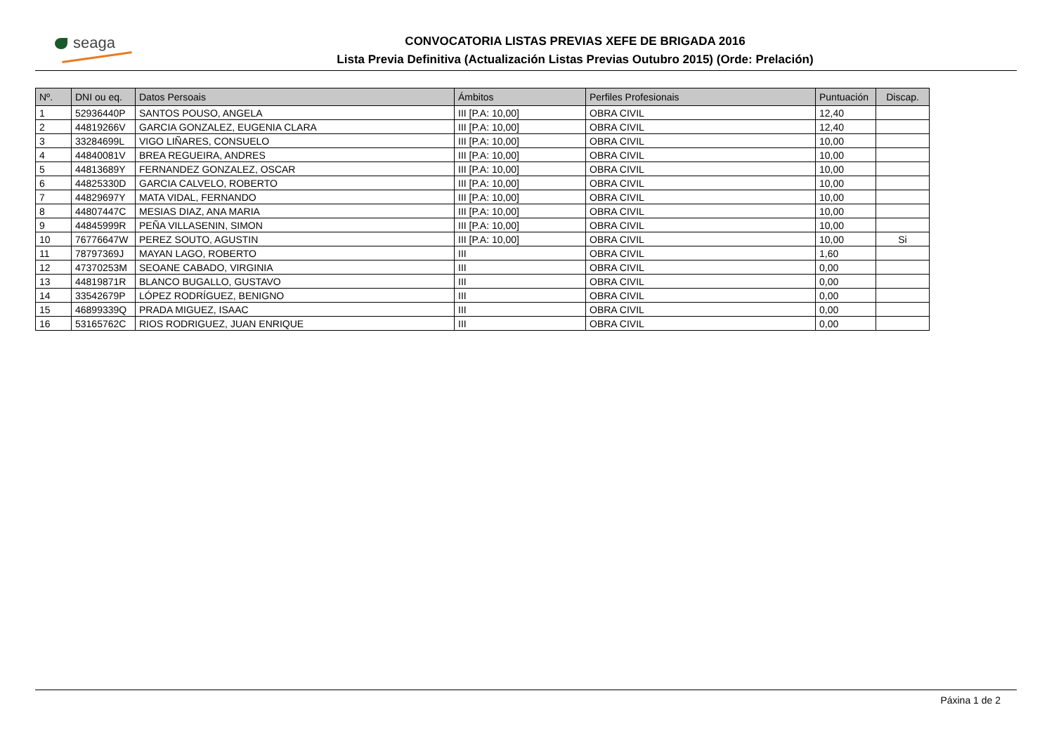seaga
CONVOCATORIA LISTAS PREVIAS XEFE DE BRIGADA 2016
Lista Previa Definitiva (Actualización Listas Previas Outubro 2015) (Orde: Prelación)
| Nº. | DNI ou eq. | Datos Persoais | Ámbitos | Perfiles Profesionais | Puntuación | Discap. |
| --- | --- | --- | --- | --- | --- | --- |
| 1 | 52936440P | SANTOS POUSO, ANGELA | III [P.A: 10,00] | OBRA CIVIL | 12,40 | |
| 2 | 44819266V | GARCIA GONZALEZ, EUGENIA CLARA | III [P.A: 10,00] | OBRA CIVIL | 12,40 | |
| 3 | 33284699L | VIGO LIÑARES, CONSUELO | III [P.A: 10,00] | OBRA CIVIL | 10,00 | |
| 4 | 44840081V | BREA REGUEIRA, ANDRES | III [P.A: 10,00] | OBRA CIVIL | 10,00 | |
| 5 | 44813689Y | FERNANDEZ GONZALEZ, OSCAR | III [P.A: 10,00] | OBRA CIVIL | 10,00 | |
| 6 | 44825330D | GARCIA CALVELO, ROBERTO | III [P.A: 10,00] | OBRA CIVIL | 10,00 | |
| 7 | 44829697Y | MATA VIDAL, FERNANDO | III [P.A: 10,00] | OBRA CIVIL | 10,00 | |
| 8 | 44807447C | MESIAS DIAZ, ANA MARIA | III [P.A: 10,00] | OBRA CIVIL | 10,00 | |
| 9 | 44845999R | PEÑA VILLASENIN, SIMON | III [P.A: 10,00] | OBRA CIVIL | 10,00 | |
| 10 | 76776647W | PEREZ SOUTO, AGUSTIN | III [P.A: 10,00] | OBRA CIVIL | 10,00 | Si |
| 11 | 78797369J | MAYAN LAGO, ROBERTO | III | OBRA CIVIL | 1,60 | |
| 12 | 47370253M | SEOANE CABADO, VIRGINIA | III | OBRA CIVIL | 0,00 | |
| 13 | 44819871R | BLANCO BUGALLO, GUSTAVO | III | OBRA CIVIL | 0,00 | |
| 14 | 33542679P | LÓPEZ RODRÍGUEZ, BENIGNO | III | OBRA CIVIL | 0,00 | |
| 15 | 46899339Q | PRADA MIGUEZ, ISAAC | III | OBRA CIVIL | 0,00 | |
| 16 | 53165762C | RIOS RODRIGUEZ, JUAN ENRIQUE | III | OBRA CIVIL | 0,00 | |
Páxina 1 de 2